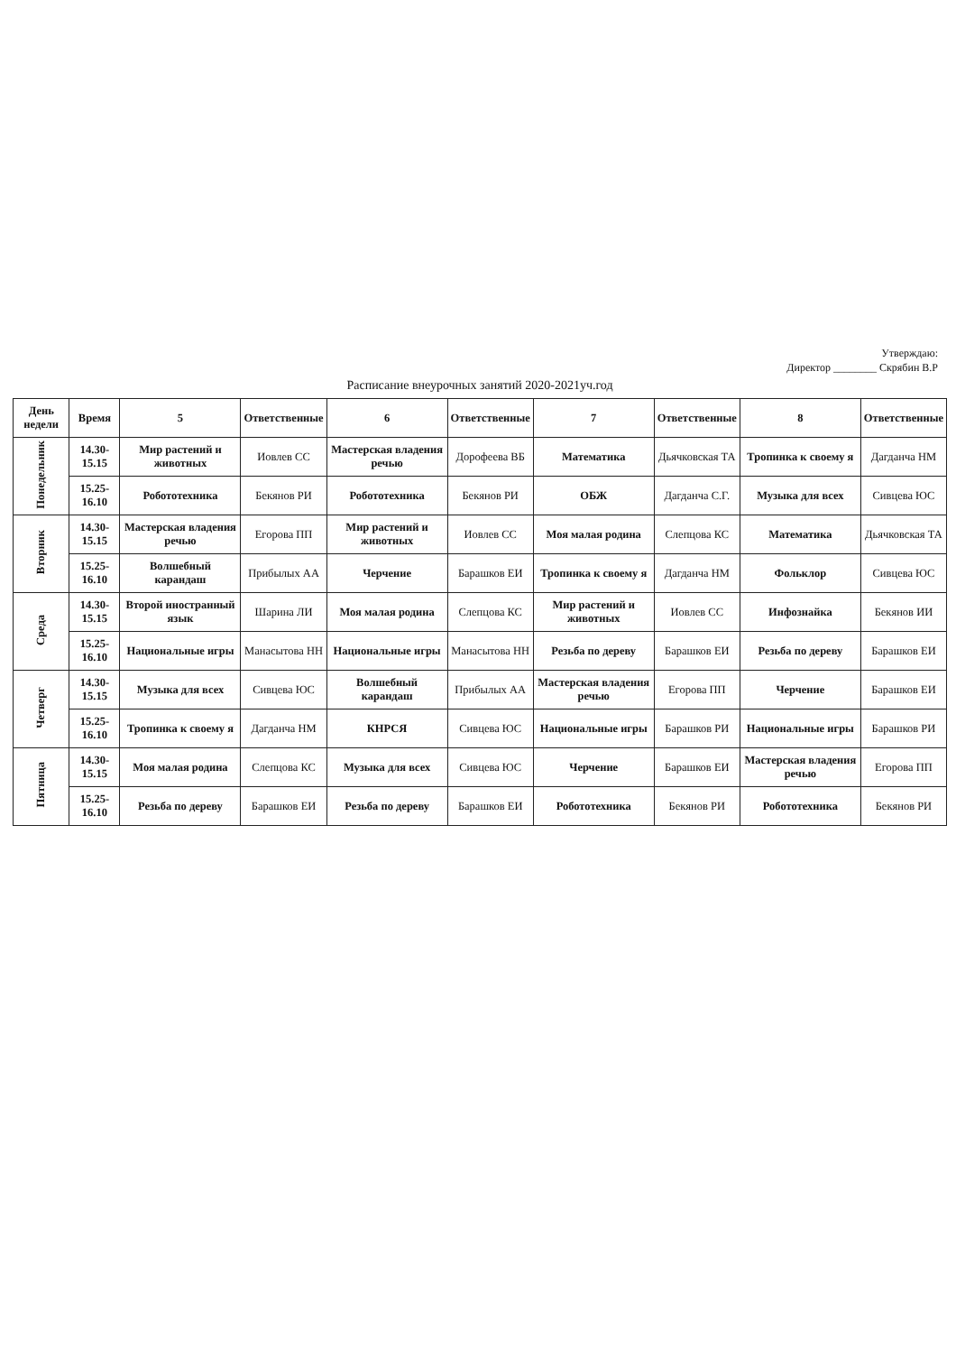Утверждаю:
Директор ________ Скрябин В.Р
Расписание внеурочных занятий 2020-2021уч.год
| День недели | Время | 5 | Ответственные | 6 | Ответственные | 7 | Ответственные | 8 | Ответственные |
| --- | --- | --- | --- | --- | --- | --- | --- | --- | --- |
| Понедельник | 14.30-15.15 | Мир растений и животных | Иовлев СС | Мастерская владения речью | Дорофеева ВБ | Математика | Дьячковская ТА | Тропинка к своему я | Дагданча НМ |
| | 15.25-16.10 | Робототехника | Бекянов РИ | Робототехника | Бекянов РИ | ОБЖ | Дагданча С.Г. | Музыка для всех | Сивцева ЮС |
| Вторник | 14.30-15.15 | Мастерская владения речью | Егорова ПП | Мир растений и животных | Иовлев СС | Моя малая родина | Слепцова КС | Математика | Дьячковская ТА |
| | 15.25-16.10 | Волшебный карандаш | Прибылых АА | Черчение | Барашков ЕИ | Тропинка к своему я | Дагданча НМ | Фольклор | Сивцева ЮС |
| Среда | 14.30-15.15 | Второй иностранный язык | Шарина ЛИ | Моя малая родина | Слепцова КС | Мир растений и животных | Иовлев СС | Инфознайка | Бекянов ИИ |
| | 15.25-16.10 | Национальные игры | Манасытова НН | Национальные игры | Манасытова НН | Резьба по дереву | Барашков ЕИ | Резьба по дереву | Барашков ЕИ |
| Четверг | 14.30-15.15 | Музыка для всех | Сивцева ЮС | Волшебный карандаш | Прибылых АА | Мастерская владения речью | Егорова ПП | Черчение | Барашков ЕИ |
| | 15.25-16.10 | Тропинка к своему я | Дагданча НМ | КНРСЯ | Сивцева ЮС | Национальные игры | Барашков РИ | Национальные игры | Барашков РИ |
| Пятница | 14.30-15.15 | Моя малая родина | Слепцова КС | Музыка для всех | Сивцева ЮС | Черчение | Барашков ЕИ | Мастерская владения речью | Егорова ПП |
| | 15.25-16.10 | Резьба по дереву | Барашков ЕИ | Резьба по дереву | Барашков ЕИ | Робототехника | Бекянов РИ | Робототехника | Бекянов РИ |